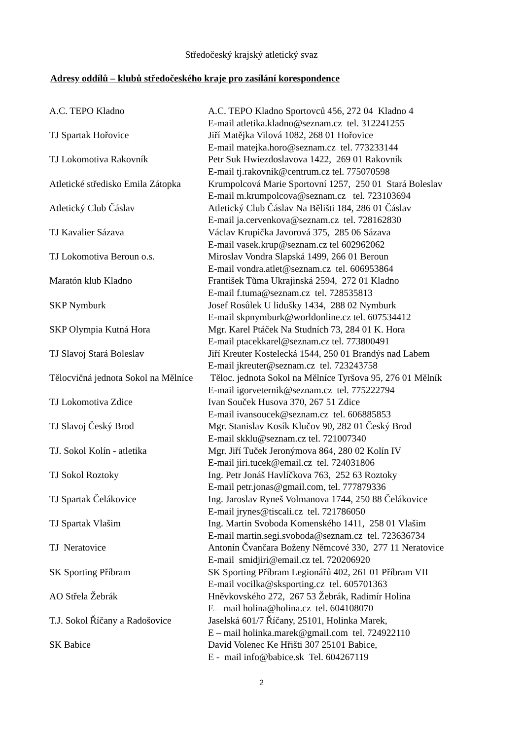Středočeský krajský atletický svaz
Adresy oddílů – klubů středočeského kraje pro zasílání korespondence
| A.C. TEPO Kladno | A.C. TEPO Kladno Sportovců 456, 272 04 Kladno 4 |
| | E-mail atletika.kladno@seznam.cz tel. 312241255 |
| TJ Spartak Hořovice | Jiří Matějka Vilová 1082, 268 01 Hořovice |
| | E-mail matejka.horo@seznam.cz tel. 773233144 |
| TJ Lokomotiva Rakovník | Petr Suk Hwiezdoslavova 1422, 269 01 Rakovník |
| | E-mail tj.rakovnik@centrum.cz tel. 775070598 |
| Atletické středisko Emila Zátopka | Krumpolcová Marie Sportovní 1257, 250 01 Stará Boleslav |
| | E-mail m.krumpolcova@seznam.cz tel. 723103694 |
| Atletický Club Čáslav | Atletický Club Čáslav Na Bělišti 184, 286 01 Čáslav |
| | E-mail ja.cervenkova@seznam.cz tel. 728162830 |
| TJ Kavalier Sázava | Václav Krupička Javorová 375, 285 06 Sázava |
| | E-mail vasek.krup@seznam.cz tel 602962062 |
| TJ Lokomotiva Beroun o.s. | Miroslav Vondra Slapská 1499, 266 01 Beroun |
| | E-mail vondra.atlet@seznam.cz tel. 606953864 |
| Maratón klub Kladno | František Tůma Ukrajinská 2594, 272 01 Kladno |
| | E-mail f.tuma@seznam.cz tel. 728535813 |
| SKP Nymburk | Josef Rosůlek U lidušky 1434, 288 02 Nymburk |
| | E-mail skpnymburk@worldonline.cz tel. 607534412 |
| SKP Olympia Kutná Hora | Mgr. Karel Ptáček Na Studních 73, 284 01 K. Hora |
| | E-mail ptacekkarel@seznam.cz tel. 773800491 |
| TJ Slavoj Stará Boleslav | Jiří Kreuter Kostelecká 1544, 250 01 Brandýs nad Labem |
| | E-mail jkreuter@seznam.cz tel. 723243758 |
| Tělocvičná jednota Sokol na Mělníce | Těloc. jednota Sokol na Mělníce Tyršova 95, 276 01 Mělník |
| | E-mail igorveternik@seznam.cz tel. 775222794 |
| TJ Lokomotiva Zdice | Ivan Souček Husova 370, 267 51 Zdice |
| | E-mail ivansoucek@seznam.cz tel. 606885853 |
| TJ Slavoj Český Brod | Mgr. Stanislav Kosík Klučov 90, 282 01 Český Brod |
| | E-mail skklu@seznam.cz tel. 721007340 |
| TJ. Sokol Kolín - atletika | Mgr. Jiří Tuček Jeronýmova 864, 280 02 Kolín IV |
| | E-mail jiri.tucek@email.cz tel. 724031806 |
| TJ Sokol Roztoky | Ing. Petr Jonáš Havlíčkova 763, 252 63 Roztoky |
| | E-mail petr.jonas@gmail.com, tel. 777879336 |
| TJ Spartak Čelákovice | Ing. Jaroslav Ryneš Volmanova 1744, 250 88 Čelákovice |
| | E-mail jrynes@tiscali.cz tel. 721786050 |
| TJ Spartak Vlašim | Ing. Martin Svoboda Komenského 1411, 258 01 Vlašim |
| | E-mail martin.segi.svoboda@seznam.cz tel. 723636734 |
| TJ Neratovice | Antonín Čvančara Boženy Němcové 330, 277 11 Neratovice |
| | E-mail smidjiri@email.cz tel. 720206920 |
| SK Sporting Příbram | SK Sporting Příbram Legionářů 402, 261 01 Příbram VII |
| | E-mail vocilka@sksporting.cz tel. 605701363 |
| AO Střela Žebrák | Hněvkovského 272, 267 53 Žebrák, Radimír Holina |
| | E – mail holina@holina.cz tel. 604108070 |
| T.J. Sokol Říčany a Radošovice | Jaselská 601/7 Říčany, 25101, Holinka Marek, |
| | E – mail holinka.marek@gmail.com tel. 724922110 |
| SK Babice | David Volenec Ke Hřišti 307 25101 Babice, |
| | E - mail info@babice.sk Tel. 604267119 |
2